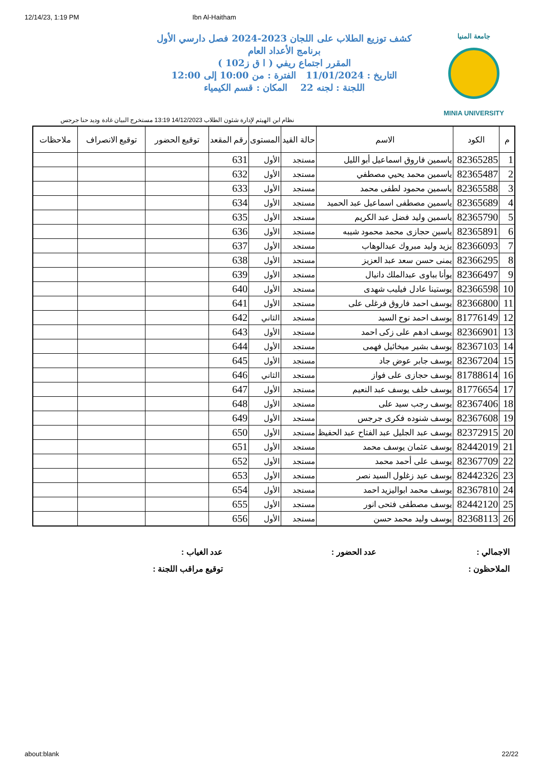12/14/23, 1:19 PM Ibn Al-Haitham
جامعة المنيا
MINIA UNIVERSITY
كشف توزيع الطلاب على اللجان 2023-2024 فصل دارسي الأول
برنامج الأعداد العام
المقرر اجتماع ريفي ( ا ق ز102 )
التاريخ : 11/01/2024 الفترة : من 10:00 إلى 12:00
اللجنة : لجنه 22 المكان : قسم الكيمياء
نظام ابن الهيثم لإدارة شئون الطلاب 14/12/2023 13:19 مستخرج البيان غادة وديد حنا جرجس
| م | الكود | الاسم | حالة القيد | المستوى | رقم المقعد | توقيع الحضور | توقيع الانصراف | ملاحظات |
| --- | --- | --- | --- | --- | --- | --- | --- | --- |
| 1 | 82365285 | ياسمين فاروق اسماعيل أبو الليل | مستجد | الأول | 631 | | | |
| 2 | 82365487 | ياسمين محمد يحيي مصطفي | مستجد | الأول | 632 | | | |
| 3 | 82365588 | ياسمين محمود لطفى محمد | مستجد | الأول | 633 | | | |
| 4 | 82365689 | ياسمين مصطفى اسماعيل عبد الحميد | مستجد | الأول | 634 | | | |
| 5 | 82365790 | ياسمين وليد فضل عبد الكريم | مستجد | الأول | 635 | | | |
| 6 | 82365891 | ياسين حجازى محمد محمود شيبه | مستجد | الأول | 636 | | | |
| 7 | 82366093 | يزيد وليد مبروك عبدالوهاب | مستجد | الأول | 637 | | | |
| 8 | 82366295 | يمنى حسن سعد عبد العزيز | مستجد | الأول | 638 | | | |
| 9 | 82366497 | يوأنا بباوى عبدالملك دانيال | مستجد | الأول | 639 | | | |
| 10 | 82366598 | يوستينا عادل فيليب شهدى | مستجد | الأول | 640 | | | |
| 11 | 82366800 | يوسف احمد فاروق فرغلى على | مستجد | الأول | 641 | | | |
| 12 | 81776149 | يوسف احمد نوح السيد | مستجد | الثاني | 642 | | | |
| 13 | 82366901 | يوسف ادهم على زكى احمد | مستجد | الأول | 643 | | | |
| 14 | 82367103 | يوسف بشير ميخائيل فهمى | مستجد | الأول | 644 | | | |
| 15 | 82367204 | يوسف جابر عوض جاد | مستجد | الأول | 645 | | | |
| 16 | 81788614 | يوسف حجازى على فواز | مستجد | الثاني | 646 | | | |
| 17 | 81776654 | يوسف خلف يوسف عبد النعيم | مستجد | الأول | 647 | | | |
| 18 | 82367406 | يوسف رجب سيد على | مستجد | الأول | 648 | | | |
| 19 | 82367608 | يوسف شنوده فكرى جرجس | مستجد | الأول | 649 | | | |
| 20 | 82372915 | يوسف عبد الجليل عبد الفتاح عبد الحفيظ | مستجد | الأول | 650 | | | |
| 21 | 82442019 | يوسف عثمان يوسف محمد | مستجد | الأول | 651 | | | |
| 22 | 82367709 | يوسف على أحمد محمد | مستجد | الأول | 652 | | | |
| 23 | 82442326 | يوسف عيد زغلول السيد نصر | مستجد | الأول | 653 | | | |
| 24 | 82367810 | يوسف محمد ابواليزيد احمد | مستجد | الأول | 654 | | | |
| 25 | 82442120 | يوسف مصطفى فتحى انور | مستجد | الأول | 655 | | | |
| 26 | 82368113 | يوسف وليد محمد حسن | مستجد | الأول | 656 | | | |
الاجمالي :
عدد الحضور :
عدد الغياب :
الملاحظون :
توقيع مراقب اللجنة :
about:blank 22/22